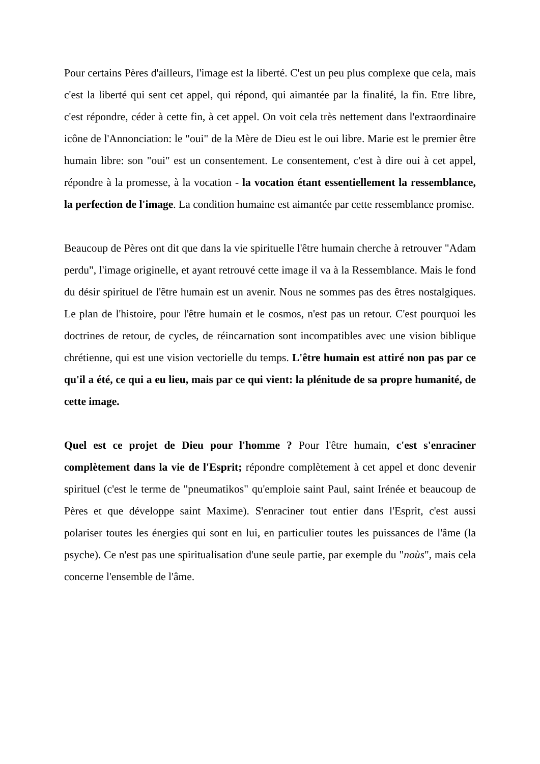Pour certains Pères d'ailleurs, l'image est la liberté. C'est un peu plus complexe que cela, mais c'est la liberté qui sent cet appel, qui répond, qui aimantée par la finalité, la fin. Etre libre, c'est répondre, céder à cette fin, à cet appel. On voit cela très nettement dans l'extraordinaire icône de l'Annonciation: le "oui" de la Mère de Dieu est le oui libre. Marie est le premier être humain libre: son "oui" est un consentement. Le consentement, c'est à dire oui à cet appel, répondre à la promesse, à la vocation - la vocation étant essentiellement la ressemblance, la perfection de l'image. La condition humaine est aimantée par cette ressemblance promise.
Beaucoup de Pères ont dit que dans la vie spirituelle l'être humain cherche à retrouver "Adam perdu", l'image originelle, et ayant retrouvé cette image il va à la Ressemblance. Mais le fond du désir spirituel de l'être humain est un avenir. Nous ne sommes pas des êtres nostalgiques. Le plan de l'histoire, pour l'être humain et le cosmos, n'est pas un retour. C'est pourquoi les doctrines de retour, de cycles, de réincarnation sont incompatibles avec une vision biblique chrétienne, qui est une vision vectorielle du temps. L'être humain est attiré non pas par ce qu'il a été, ce qui a eu lieu, mais par ce qui vient: la plénitude de sa propre humanité, de cette image.
Quel est ce projet de Dieu pour l'homme ? Pour l'être humain, c'est s'enraciner complètement dans la vie de l'Esprit; répondre complètement à cet appel et donc devenir spirituel (c'est le terme de "pneumatikos" qu'emploie saint Paul, saint Irénée et beaucoup de Pères et que développe saint Maxime). S'enraciner tout entier dans l'Esprit, c'est aussi polariser toutes les énergies qui sont en lui, en particulier toutes les puissances de l'âme (la psyche). Ce n'est pas une spiritualisation d'une seule partie, par exemple du "noùs", mais cela concerne l'ensemble de l'âme.